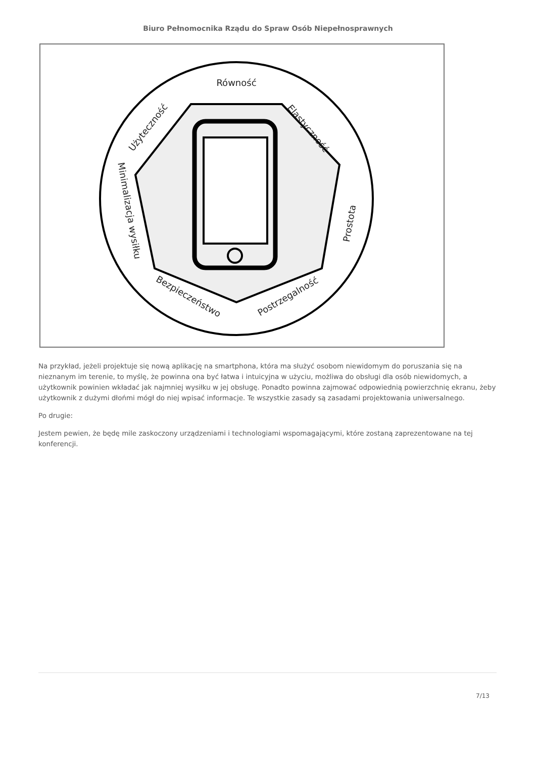Biuro Pełnomocnika Rządu do Spraw Osób Niepełnosprawnych
Równość
Elastyczność
Prostota
Postrzegalność
Bezpieczeństwo
Minimalizacja wysiłku
Użyteczność
Na przykład, jeżeli projektuje się nową aplikację na smartphona, która ma służyć osobom niewidomym do poruszania się na nieznanym im terenie, to myślę, że powinna ona być łatwa i intuicyjna w użyciu, możliwa do obsługi dla osób niewidomych, a użytkownik powinien wkładać jak najmniej wysiłku w jej obsługę. Ponadto powinna zajmować odpowiednią powierzchnię ekranu, żeby użytkownik z dużymi dłońmi mógł do niej wpisać informacje. Te wszystkie zasady są zasadami projektowania uniwersalnego.
Po drugie:
Jestem pewien, że będę mile zaskoczony urządzeniami i technologiami wspomagającymi, które zostaną zaprezentowane na tej konferencji.
7/13